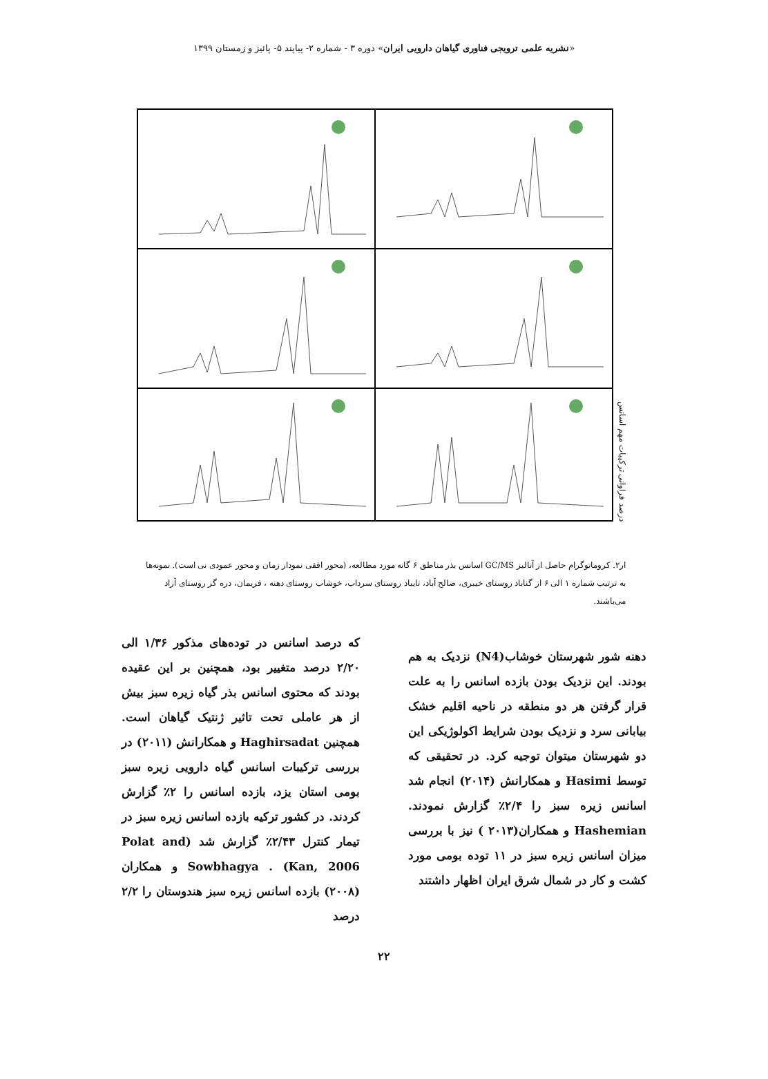«نشریه علمی ترویجی فناوری گیاهان دارویی ایران» دوره ۳ - شماره ۲- پیاپند ۵- پائیز و زمستان ۱۳۹۹
درصد فراوانی ترکیبات مهم اسانس
ار۲. کروماتوگرام حاصل از آنالیز GC/MS اسانس بذر مناطق ۶ گانه مورد مطالعه، (محور افقی نمودار زمان و محور عمودی نی است). نمونه‌ها به ترتیب شماره ۱ الی ۶ از گناباد روستای خیبری، صالح آباد، تایباد روستای سرداب، خوشاب روستای دهنه ، فریمان، دره گز روستای آزاد می‌باشند.
دهنه شور شهرستان خوشاب(N4) نزدیک به هم بودند. این نزدیک بودن بازده اسانس را به علت قرار گرفتن هر دو منطقه در ناحیه اقلیم خشک بیابانی سرد و نزدیک بودن شرایط اکولوژیکی این دو شهرستان میتوان توجیه کرد. در تحقیقی که توسط Hasimi و همکارانش (۲۰۱۴) انجام شد اسانس زیره سبز را ۲/۴٪ گزارش نمودند. Hashemian و همکاران(۲۰۱۳ ) نیز با بررسی میزان اسانس زیره سبز در ۱۱ توده بومی مورد کشت و کار در شمال شرق ایران اظهار داشتند
که درصد اسانس در توده‌های مذکور ۱/۳۶ الی ۲/۲۰ درصد متغییر بود، همچنین بر این عقیده بودند که محتوی اسانس بذر گیاه زیره سبز بیش از هر عاملی تحت تاثیر ژنتیک گیاهان است. همچنین Haghirsadat و همکارانش (۲۰۱۱) در بررسی ترکیبات اسانس گیاه دارویی زیره سبز بومی استان یزد، بازده اسانس را ۲٪ گزارش کردند. در کشور ترکیه بازده اسانس زیره سبز در تیمار کنترل ۲/۴۳٪ گزارش شد (Polat and Kan, 2006) . Sowbhagya و همکاران (۲۰۰۸) بازده اسانس زیره سبز هندوستان را ۲/۲ درصد
۲۲